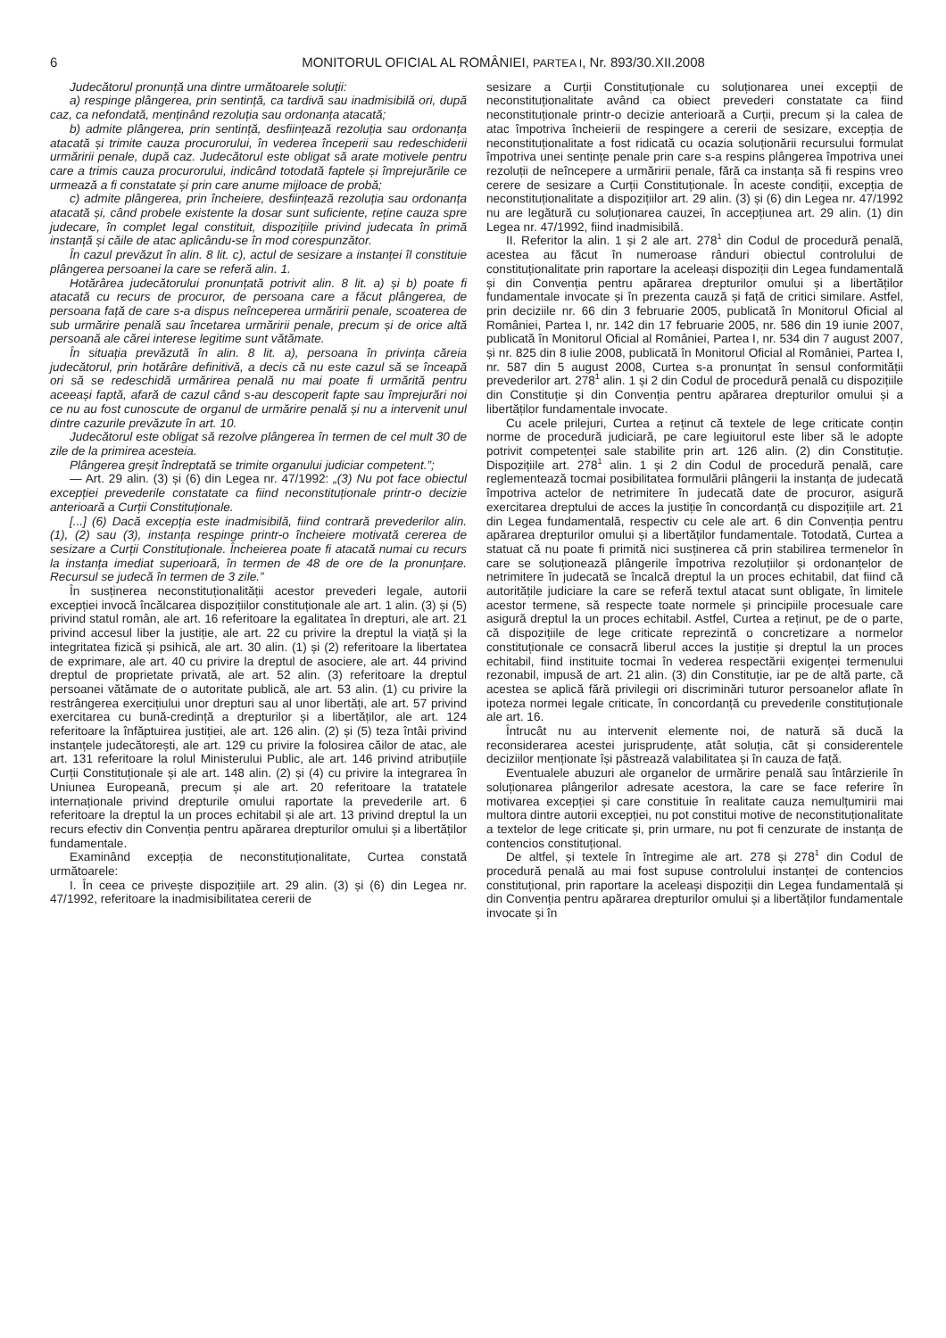6 MONITORUL OFICIAL AL ROMÂNIEI, PARTEA I, Nr. 893/30.XII.2008
Judecătorul pronunță una dintre următoarele soluții:
a) respinge plângerea, prin sentință, ca tardivă sau inadmisibilă ori, după caz, ca nefondată, menținând rezoluția sau ordonanța atacată;
b) admite plângerea, prin sentință, desființează rezoluția sau ordonanța atacată și trimite cauza procurorului, în vederea începerii sau redeschiderii urmăririi penale, după caz. Judecătorul este obligat să arate motivele pentru care a trimis cauza procurorului, indicând totodată faptele și împrejurările ce urmează a fi constatate și prin care anume mijloace de probă;
c) admite plângerea, prin încheiere, desființează rezoluția sau ordonanța atacată și, când probele existente la dosar sunt suficiente, reține cauza spre judecare, în complet legal constituit, dispozițiile privind judecata în primă instanță și căile de atac aplicându-se în mod corespunzător.
În cazul prevăzut în alin. 8 lit. c), actul de sesizare a instanței îl constituie plângerea persoanei la care se referă alin. 1.
Hotărârea judecătorului pronunțată potrivit alin. 8 lit. a) și b) poate fi atacată cu recurs de procuror, de persoana care a făcut plângerea, de persoana față de care s-a dispus neînceperea urmăririi penale, scoaterea de sub urmărire penală sau încetarea urmăririi penale, precum și de orice altă persoană ale cărei interese legitime sunt vătămate.
În situația prevăzută în alin. 8 lit. a), persoana în privința căreia judecătorul, prin hotărâre definitivă, a decis că nu este cazul să se înceapă ori să se redeschidă urmărirea penală nu mai poate fi urmărită pentru aceeași faptă, afară de cazul când s-au descoperit fapte sau împrejurări noi ce nu au fost cunoscute de organul de urmărire penală și nu a intervenit unul dintre cazurile prevăzute în art. 10.
Judecătorul este obligat să rezolve plângerea în termen de cel mult 30 de zile de la primirea acesteia.
Plângerea greșit îndreptată se trimite organului judiciar competent.”;
— Art. 29 alin. (3) și (6) din Legea nr. 47/1992: „(3) Nu pot face obiectul excepției prevederile constatate ca fiind neconstituționale printr-o decizie anterioară a Curții Constituționale.
[...] (6) Dacă excepția este inadmisibilă, fiind contrară prevederilor alin. (1), (2) sau (3), instanța respinge printr-o încheiere motivată cererea de sesizare a Curții Constituționale. Încheierea poate fi atacată numai cu recurs la instanța imediat superioară, în termen de 48 de ore de la pronunțare. Recursul se judecă în termen de 3 zile.”
În susținerea neconstituționalității acestor prevederi legale, autorii excepției invocă încălcarea dispozițiilor constituționale ale art. 1 alin. (3) și (5) privind statul român, ale art. 16 referitoare la egalitatea în drepturi, ale art. 21 privind accesul liber la justiție, ale art. 22 cu privire la dreptul la viață și la integritatea fizică și psihică, ale art. 30 alin. (1) și (2) referitoare la libertatea de exprimare, ale art. 40 cu privire la dreptul de asociere, ale art. 44 privind dreptul de proprietate privată, ale art. 52 alin. (3) referitoare la dreptul persoanei vătămate de o autoritate publică, ale art. 53 alin. (1) cu privire la restrângerea exercițiului unor drepturi sau al unor libertăți, ale art. 57 privind exercitarea cu bună-credință a drepturilor și a libertăților, ale art. 124 referitoare la înfăptuirea justiției, ale art. 126 alin. (2) și (5) teza întâi privind instanțele judecătorești, ale art. 129 cu privire la folosirea căilor de atac, ale art. 131 referitoare la rolul Ministerului Public, ale art. 146 privind atribuțiile Curții Constituționale și ale art. 148 alin. (2) și (4) cu privire la integrarea în Uniunea Europeană, precum și ale art. 20 referitoare la tratatele internaționale privind drepturile omului raportate la prevederile art. 6 referitoare la dreptul la un proces echitabil și ale art. 13 privind dreptul la un recurs efectiv din Convenția pentru apărarea drepturilor omului și a libertăților fundamentale.
Examinând excepția de neconstituționalitate, Curtea constată următoarele:
I. În ceea ce privește dispozițiile art. 29 alin. (3) și (6) din Legea nr. 47/1992, referitoare la inadmisibilitatea cererii de
sesizare a Curții Constituționale cu soluționarea unei excepții de neconstituționalitate având ca obiect prevederi constatate ca fiind neconstituționale printr-o decizie anterioară a Curții, precum și la calea de atac împotriva încheierii de respingere a cererii de sesizare, excepția de neconstituționalitate a fost ridicată cu ocazia soluționării recursului formulat împotriva unei sentințe penale prin care s-a respins plângerea împotriva unei rezoluții de neîncepere a urmăririi penale, fără ca instanța să fi respins vreo cerere de sesizare a Curții Constituționale. În aceste condiții, excepția de neconstituționalitate a dispozițiilor art. 29 alin. (3) și (6) din Legea nr. 47/1992 nu are legătură cu soluționarea cauzei, în accepțiunea art. 29 alin. (1) din Legea nr. 47/1992, fiind inadmisibilă.
II. Referitor la alin. 1 și 2 ale art. 278<sup>1</sup> din Codul de procedură penală, acestea au făcut în numeroase rânduri obiectul controlului de constituționalitate prin raportare la aceleași dispoziții din Legea fundamentală și din Convenția pentru apărarea drepturilor omului și a libertăților fundamentale invocate și în prezenta cauză și față de critici similare. Astfel, prin deciziile nr. 66 din 3 februarie 2005, publicată în Monitorul Oficial al României, Partea I, nr. 142 din 17 februarie 2005, nr. 586 din 19 iunie 2007, publicată în Monitorul Oficial al României, Partea I, nr. 534 din 7 august 2007, și nr. 825 din 8 iulie 2008, publicată în Monitorul Oficial al României, Partea I, nr. 587 din 5 august 2008, Curtea s-a pronunțat în sensul conformității prevederilor art. 278<sup>1</sup> alin. 1 și 2 din Codul de procedură penală cu dispozițiile din Constituție și din Convenția pentru apărarea drepturilor omului și a libertăților fundamentale invocate.
Cu acele prilejuri, Curtea a reținut că textele de lege criticate conțin norme de procedură judiciară, pe care legiuitorul este liber să le adopte potrivit competenței sale stabilite prin art. 126 alin. (2) din Constituție. Dispozițiile art. 278<sup>1</sup> alin. 1 și 2 din Codul de procedură penală, care reglementează tocmai posibilitatea formulării plângerii la instanța de judecată împotriva actelor de netrimitere în judecată date de procuror, asigură exercitarea dreptului de acces la justiție în concordanță cu dispozițiile art. 21 din Legea fundamentală, respectiv cu cele ale art. 6 din Convenția pentru apărarea drepturilor omului și a libertăților fundamentale. Totodată, Curtea a statuat că nu poate fi primită nici susținerea că prin stabilirea termenelor în care se soluționează plângerile împotriva rezoluțiilor și ordonanțelor de netrimitere în judecată se încalcă dreptul la un proces echitabil, dat fiind că autoritățile judiciare la care se referă textul atacat sunt obligate, în limitele acestor termene, să respecte toate normele și principiile procesuale care asigură dreptul la un proces echitabil. Astfel, Curtea a reținut, pe de o parte, că dispozițiile de lege criticate reprezintă o concretizare a normelor constituționale ce consacră liberul acces la justiție și dreptul la un proces echitabil, fiind instituite tocmai în vederea respectării exigenței termenului rezonabil, impusă de art. 21 alin. (3) din Constituție, iar pe de altă parte, că acestea se aplică fără privilegii ori discriminări tuturor persoanelor aflate în ipoteza normei legale criticate, în concordanță cu prevederile constituționale ale art. 16.
Întrucât nu au intervenit elemente noi, de natură să ducă la reconsiderarea acestei jurisprudențe, atât soluția, cât și considerentele deciziilor menționate își păstrează valabilitatea și în cauza de față.
Eventualele abuzuri ale organelor de urmărire penală sau întârzierile în soluționarea plângerilor adresate acestora, la care se face referire în motivarea excepției și care constituie în realitate cauza nemulțumirii mai multora dintre autorii excepției, nu pot constitui motive de neconstituționalitate a textelor de lege criticate și, prin urmare, nu pot fi cenzurate de instanța de contencios constituțional.
De altfel, și textele în întregime ale art. 278 și 278<sup>1</sup> din Codul de procedură penală au mai fost supuse controlului instanței de contencios constituțional, prin raportare la aceleași dispoziții din Legea fundamentală și din Convenția pentru apărarea drepturilor omului și a libertăților fundamentale invocate și în